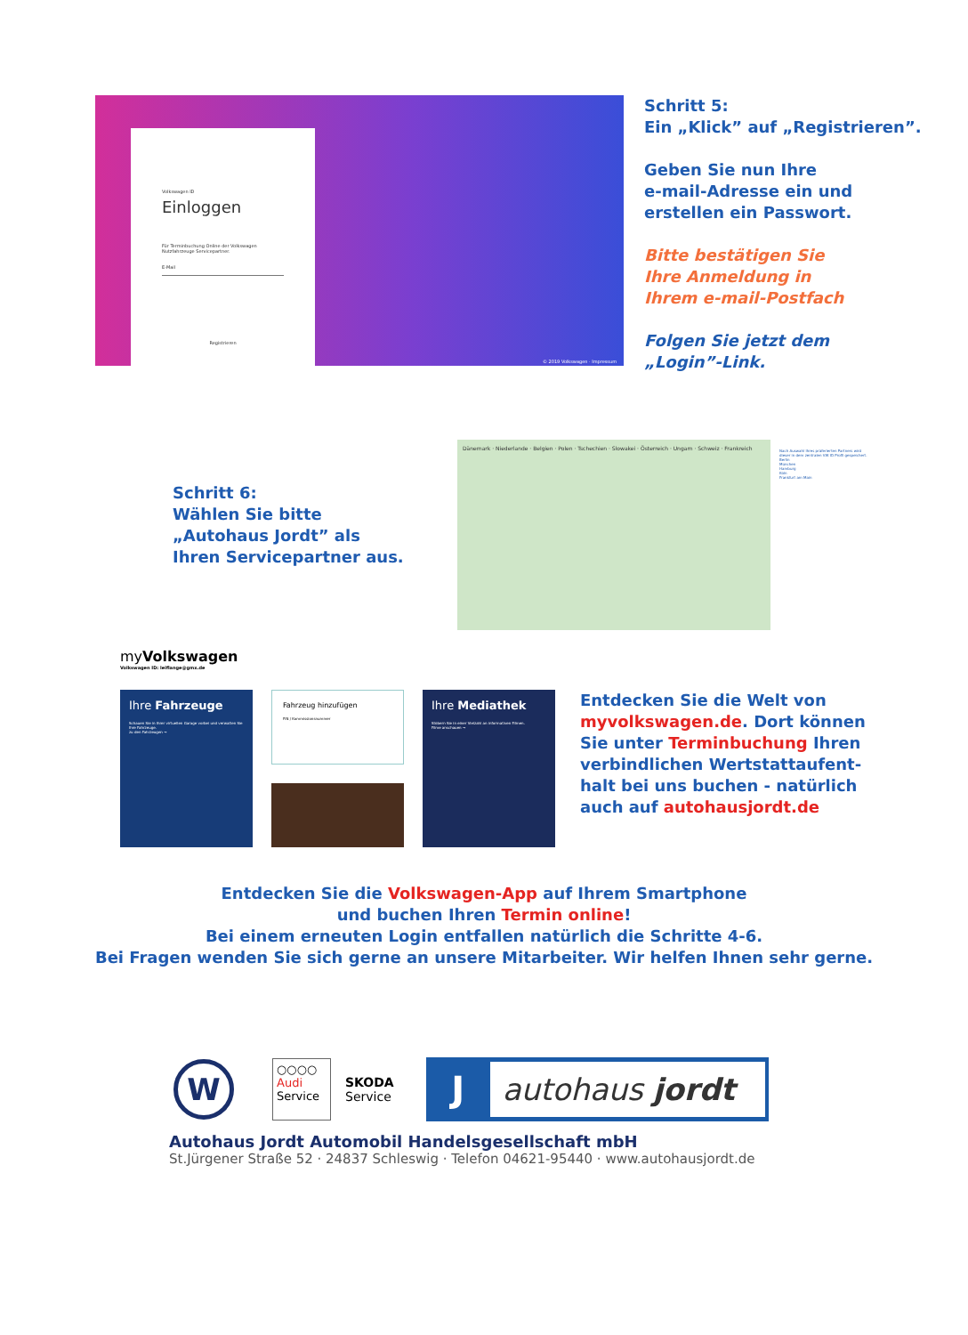Volkswagen ID
Einloggen
Für Terminbuchung Online der Volkswagen Nutzfahrzeuge Servicepartner.
E-Mail
Registrieren
© 2019 Volkswagen · Impressum
Schritt 5:
Ein „Klick” auf „Registrieren”.
Geben Sie nun Ihre
e-mail-Adresse ein und
erstellen ein Passwort.
Bitte bestätigen Sie
Ihre Anmeldung in
Ihrem e-mail-Postfach
Folgen Sie jetzt dem
„Login”-Link.
Schritt 6:
Wählen Sie bitte
„Autohaus Jordt” als
Ihren Servicepartner aus.
Dänemark · Niederlande · Belgien · Polen · Tschechien · Slowakei · Österreich · Ungarn · Schweiz · Frankreich
Nach Auswahl Ihres präferierten Partners wird dieser in dem zentralen VW ID Profil gespeichert.
Berlin
München
Hamburg
Köln
Frankfurt am Main
myVolkswagen
Volkswagen ID: leiflange@gmx.de
Ihre Fahrzeuge
Schauen Sie in Ihrer virtuellen Garage vorbei und verwalten Sie Ihre Fahrzeuge.
zu den Fahrzeugen →
Fahrzeug hinzufügen
FIN / Kommissionsnummer
Ihre Mediathek
Stöbern Sie in einer Vielzahl an informativen Filmen.
Filme anschauen →
Entdecken Sie die Welt von
myvolkswagen.de. Dort können
Sie unter Terminbuchung Ihren
verbindlichen Wertstattaufent-
halt bei uns buchen - natürlich
auch auf autohausjordt.de
Entdecken Sie die Volkswagen-App auf Ihrem Smartphone
und buchen Ihren Termin online!
Bei einem erneuten Login entfallen natürlich die Schritte 4-6.
Bei Fragen wenden Sie sich gerne an unsere Mitarbeiter. Wir helfen Ihnen sehr gerne.
W
○○○○
Audi
Service
SKODA
Service
J autohaus jordt
Autohaus Jordt Automobil Handelsgesellschaft mbH
St.Jürgener Straße 52 · 24837 Schleswig · Telefon 04621-95440 · www.autohausjordt.de